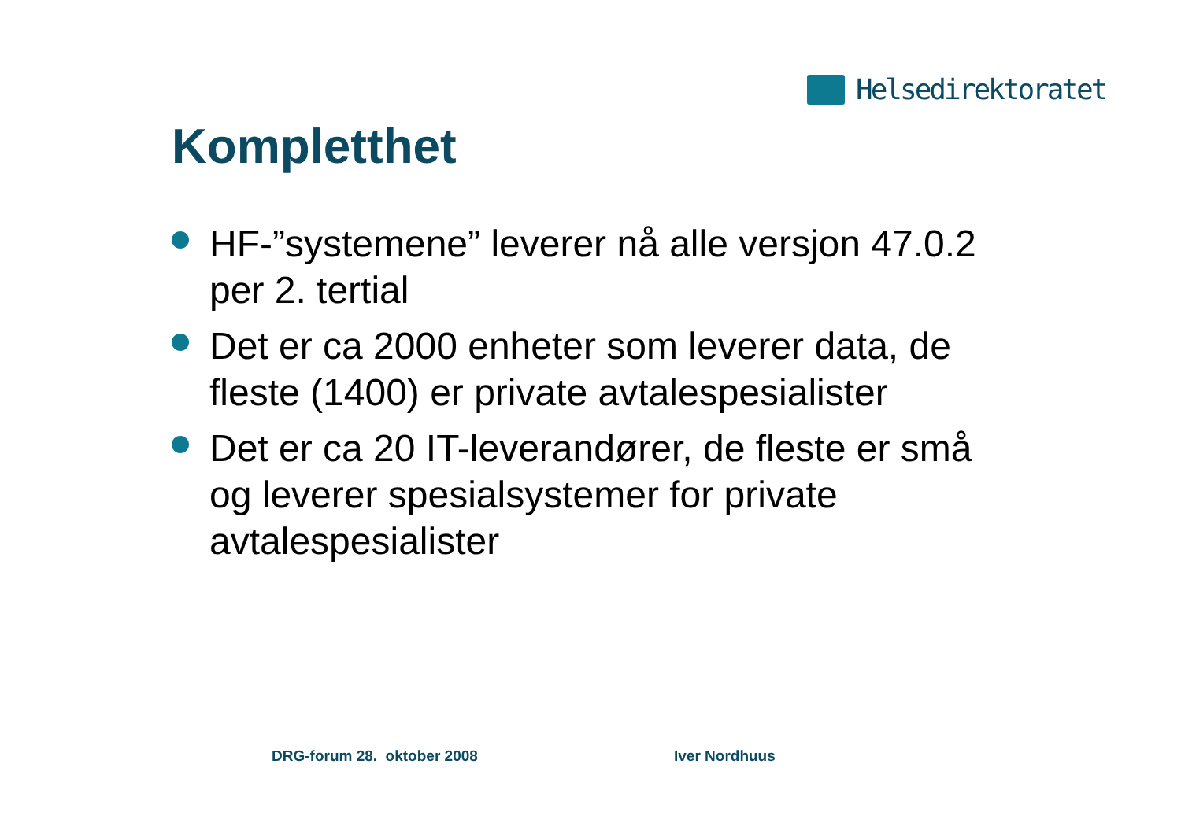Helsedirektoratet
Kompletthet
HF-”systemene” leverer nå alle versjon 47.0.2 per 2. tertial
Det er ca 2000 enheter som leverer data, de fleste (1400) er private avtalespesialister
Det er ca 20 IT-leverandører, de fleste er små og leverer spesialsystemer for private avtalespesialister
DRG-forum 28. oktober 2008 Iver Nordhuus